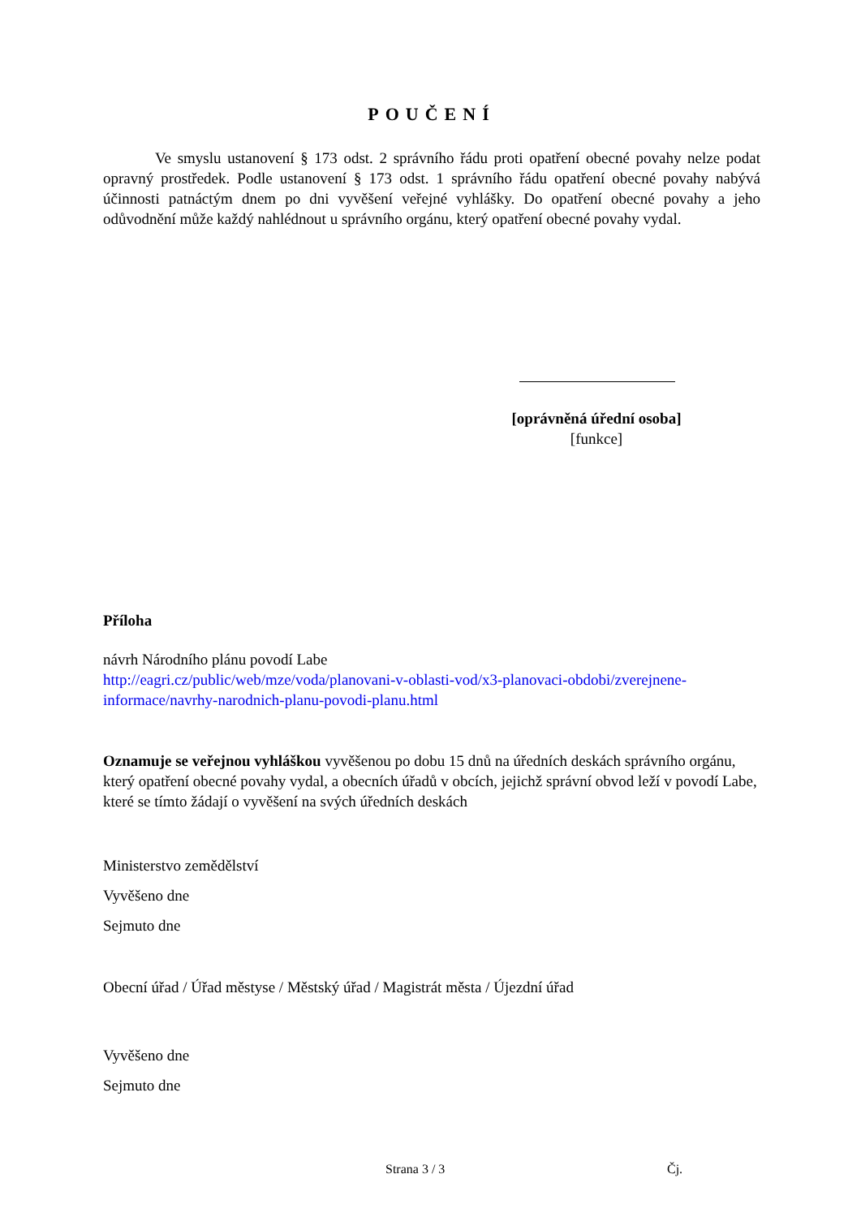POUČENÍ
Ve smyslu ustanovení § 173 odst. 2 správního řádu proti opatření obecné povahy nelze podat opravný prostředek. Podle ustanovení § 173 odst. 1 správního řádu opatření obecné povahy nabývá účinnosti patnáctým dnem po dni vyvěšení veřejné vyhlášky. Do opatření obecné povahy a jeho odůvodnění může každý nahlédnout u správního orgánu, který opatření obecné povahy vydal.
[oprávněná úřední osoba]
[funkce]
Příloha
návrh Národního plánu povodí Labe
http://eagri.cz/public/web/mze/voda/planovani-v-oblasti-vod/x3-planovaci-obdobi/zverejnene-informace/navrhy-narodnich-planu-povodi-planu.html
Oznamuje se veřejnou vyhláškou vyvěšenou po dobu 15 dnů na úředních deskách správního orgánu, který opatření obecné povahy vydal, a obecních úřadů v obcích, jejichž správní obvod leží v povodí Labe, které se tímto žádají o vyvěšení na svých úředních deskách
Ministerstvo zemědělství
Vyvěšeno dne
Sejmuto dne
Obecní úřad / Úřad městyse / Městský úřad / Magistrát města / Újezdní úřad
Vyvěšeno dne
Sejmuto dne
Strana 3 / 3 Čj.